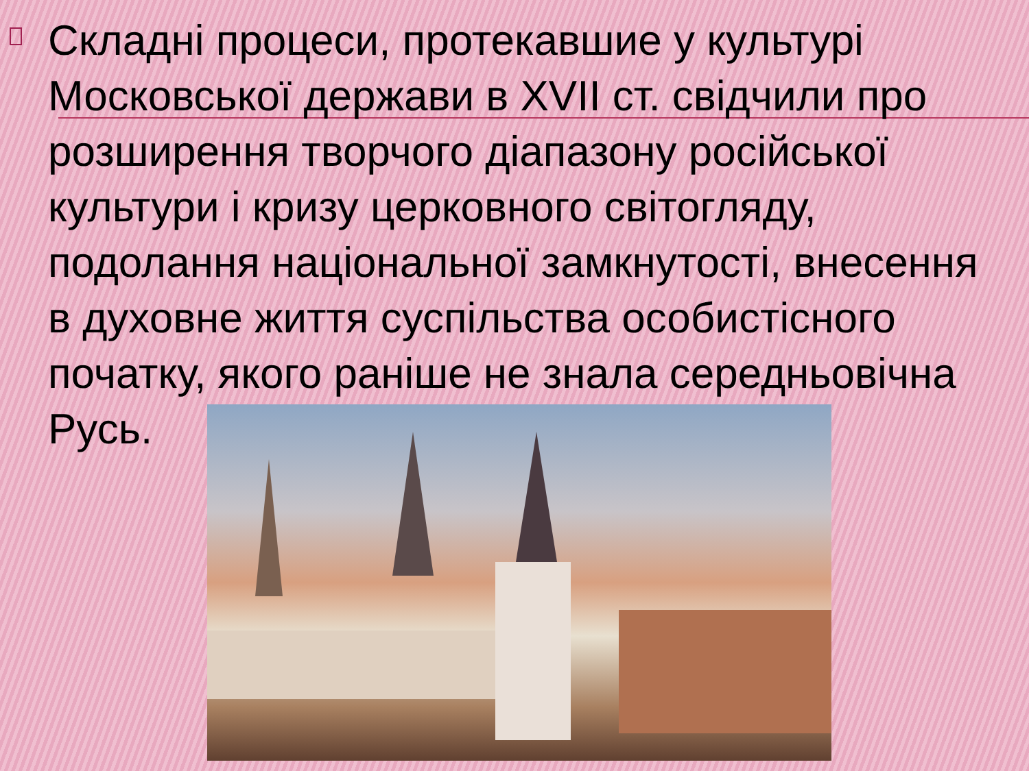Складні процеси, протекавшие у культурі Московської держави в XVII ст. свідчили про розширення творчого діапазону російської культури і кризу церковного світогляду, подолання національної замкнутості, внесення в духовне життя суспільства особистісного початку, якого раніше не знала середньовічна Русь.